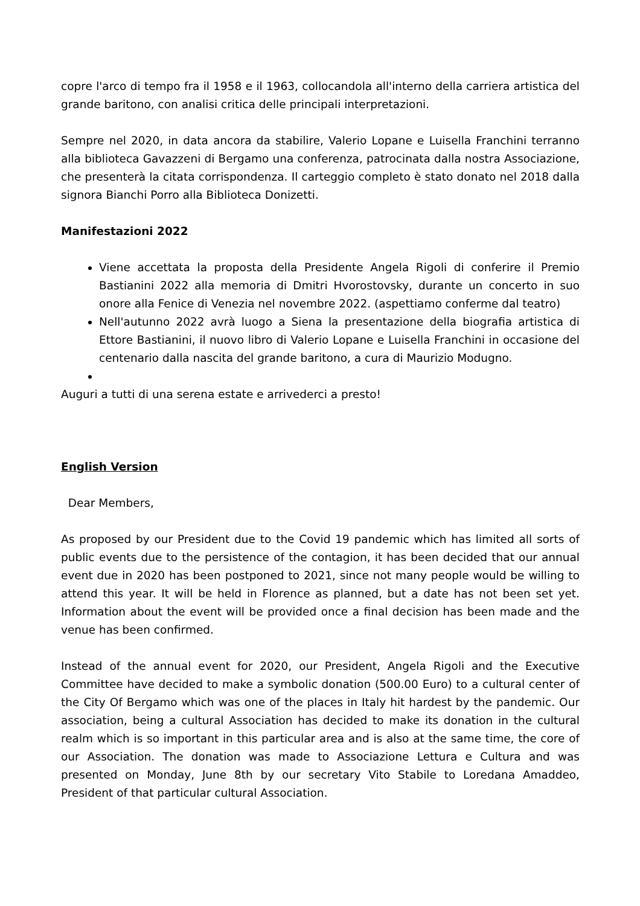copre l'arco di tempo fra il 1958 e il 1963, collocandola all'interno della carriera artistica del grande baritono, con analisi critica delle principali interpretazioni.
Sempre nel 2020, in data ancora da stabilire, Valerio Lopane e Luisella Franchini terranno alla biblioteca Gavazzeni di Bergamo una conferenza, patrocinata dalla nostra Associazione, che presenterà la citata corrispondenza. Il carteggio completo è stato donato nel 2018 dalla signora Bianchi Porro alla Biblioteca Donizetti.
Manifestazioni 2022
Viene accettata la proposta della Presidente Angela Rigoli di conferire il Premio Bastianini 2022 alla memoria di Dmitri Hvorostovsky, durante un concerto in suo onore alla Fenice di Venezia nel novembre 2022. (aspettiamo conferme dal teatro)
Nell'autunno 2022 avrà luogo a Siena la presentazione della biografia artistica di Ettore Bastianini, il nuovo libro di Valerio Lopane e Luisella Franchini in occasione del centenario dalla nascita del grande baritono, a cura di Maurizio Modugno.
Auguri a tutti di una serena estate e arrivederci a presto!
English Version
Dear Members,
As proposed by our President due to the Covid 19 pandemic which has limited all sorts of public events due to the persistence of the contagion, it has been decided that our annual event due in 2020 has been postponed to 2021, since not many people would be willing to attend this year. It will be held in Florence as planned, but a date has not been set yet. Information about the event will be provided once a final decision has been made and the venue has been confirmed.
Instead of the annual event for 2020, our President, Angela Rigoli and the Executive Committee have decided to make a symbolic donation (500.00 Euro) to a cultural center of the City Of Bergamo which was one of the places in Italy hit hardest by the pandemic. Our association, being a cultural Association has decided to make its donation in the cultural realm which is so important in this particular area and is also at the same time, the core of our Association. The donation was made to Associazione Lettura e Cultura and was presented on Monday, June 8th by our secretary Vito Stabile to Loredana Amaddeo, President of that particular cultural Association.